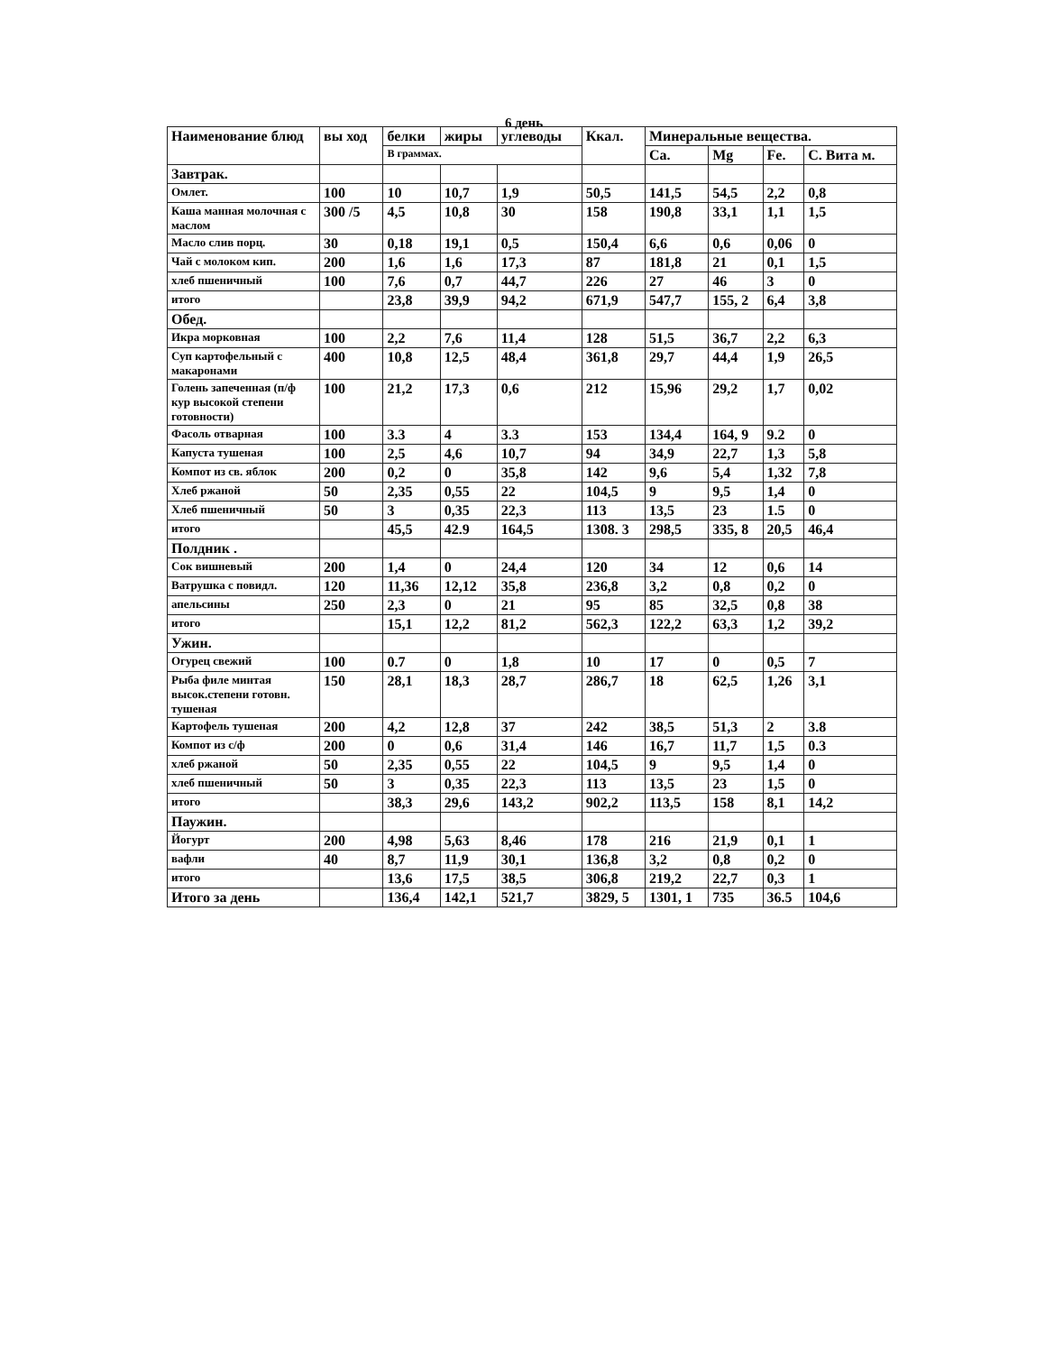6 день
| Наименование блюд | вы ход | белки | жиры | углеводы | Ккал. | Минеральные вещества. | | | |
| --- | --- | --- | --- | --- | --- | --- | --- | --- | --- |
| | | В граммах. | | | | Ca. | Mg | Fe. | C. Вита м. |
| Завтрак. | | | | | | | | | |
| Омлет. | 100 | 10 | 10,7 | 1,9 | 50,5 | 141,5 | 54,5 | 2,2 | 0,8 |
| Каша манная молочная с маслом | 300 /5 | 4,5 | 10,8 | 30 | 158 | 190,8 | 33,1 | 1,1 | 1,5 |
| Масло слив порц. | 30 | 0,18 | 19,1 | 0,5 | 150,4 | 6,6 | 0,6 | 0,06 | 0 |
| Чай с молоком кип. | 200 | 1,6 | 1,6 | 17,3 | 87 | 181,8 | 21 | 0,1 | 1,5 |
| хлеб пшеничный | 100 | 7,6 | 0,7 | 44,7 | 226 | 27 | 46 | 3 | 0 |
| итого | | 23,8 | 39,9 | 94,2 | 671,9 | 547,7 | 155, 2 | 6,4 | 3,8 |
| Обед. | | | | | | | | | |
| Икра морковная | 100 | 2,2 | 7,6 | 11,4 | 128 | 51,5 | 36,7 | 2,2 | 6,3 |
| Суп картофельный с макаронами | 400 | 10,8 | 12,5 | 48,4 | 361,8 | 29,7 | 44,4 | 1,9 | 26,5 |
| Голень запеченная (п/ф кур высокой степени готовности) | 100 | 21,2 | 17,3 | 0,6 | 212 | 15,96 | 29,2 | 1,7 | 0,02 |
| Фасоль отварная | 100 | 3.3 | 4 | 3.3 | 153 | 134,4 | 164, 9 | 9.2 | 0 |
| Капуста тушеная | 100 | 2,5 | 4,6 | 10,7 | 94 | 34,9 | 22,7 | 1,3 | 5,8 |
| Компот из св. яблок | 200 | 0,2 | 0 | 35,8 | 142 | 9,6 | 5,4 | 1,32 | 7,8 |
| Хлеб ржаной | 50 | 2,35 | 0,55 | 22 | 104,5 | 9 | 9,5 | 1,4 | 0 |
| Хлеб пшеничный | 50 | 3 | 0,35 | 22,3 | 113 | 13,5 | 23 | 1.5 | 0 |
| итого | | 45,5 | 42.9 | 164,5 | 1308. 3 | 298,5 | 335, 8 | 20,5 | 46,4 |
| Полдник . | | | | | | | | | |
| Сок вишневый | 200 | 1,4 | 0 | 24,4 | 120 | 34 | 12 | 0,6 | 14 |
| Ватрушка с повидл. | 120 | 11,36 | 12,12 | 35,8 | 236,8 | 3,2 | 0,8 | 0,2 | 0 |
| апельсины | 250 | 2,3 | 0 | 21 | 95 | 85 | 32,5 | 0,8 | 38 |
| итого | | 15,1 | 12,2 | 81,2 | 562,3 | 122,2 | 63,3 | 1,2 | 39,2 |
| Ужин. | | | | | | | | | |
| Огурец свежий | 100 | 0.7 | 0 | 1,8 | 10 | 17 | 0 | 0,5 | 7 |
| Рыба филе минтая высок.степени готовн. тушеная | 150 | 28,1 | 18,3 | 28,7 | 286,7 | 18 | 62,5 | 1,26 | 3,1 |
| Картофель тушеная | 200 | 4,2 | 12,8 | 37 | 242 | 38,5 | 51,3 | 2 | 3.8 |
| Компот из с/ф | 200 | 0 | 0,6 | 31,4 | 146 | 16,7 | 11,7 | 1,5 | 0.3 |
| хлеб ржаной | 50 | 2,35 | 0,55 | 22 | 104,5 | 9 | 9,5 | 1,4 | 0 |
| хлеб пшеничный | 50 | 3 | 0,35 | 22,3 | 113 | 13,5 | 23 | 1,5 | 0 |
| итого | | 38,3 | 29,6 | 143,2 | 902,2 | 113,5 | 158 | 8,1 | 14,2 |
| Паужин. | | | | | | | | | |
| Йогурт | 200 | 4,98 | 5,63 | 8,46 | 178 | 216 | 21,9 | 0,1 | 1 |
| вафли | 40 | 8,7 | 11,9 | 30,1 | 136,8 | 3,2 | 0,8 | 0,2 | 0 |
| итого | | 13,6 | 17,5 | 38,5 | 306,8 | 219,2 | 22,7 | 0,3 | 1 |
| Итого за день | | 136,4 | 142,1 | 521,7 | 3829, 5 | 1301, 1 | 735 | 36.5 | 104,6 |